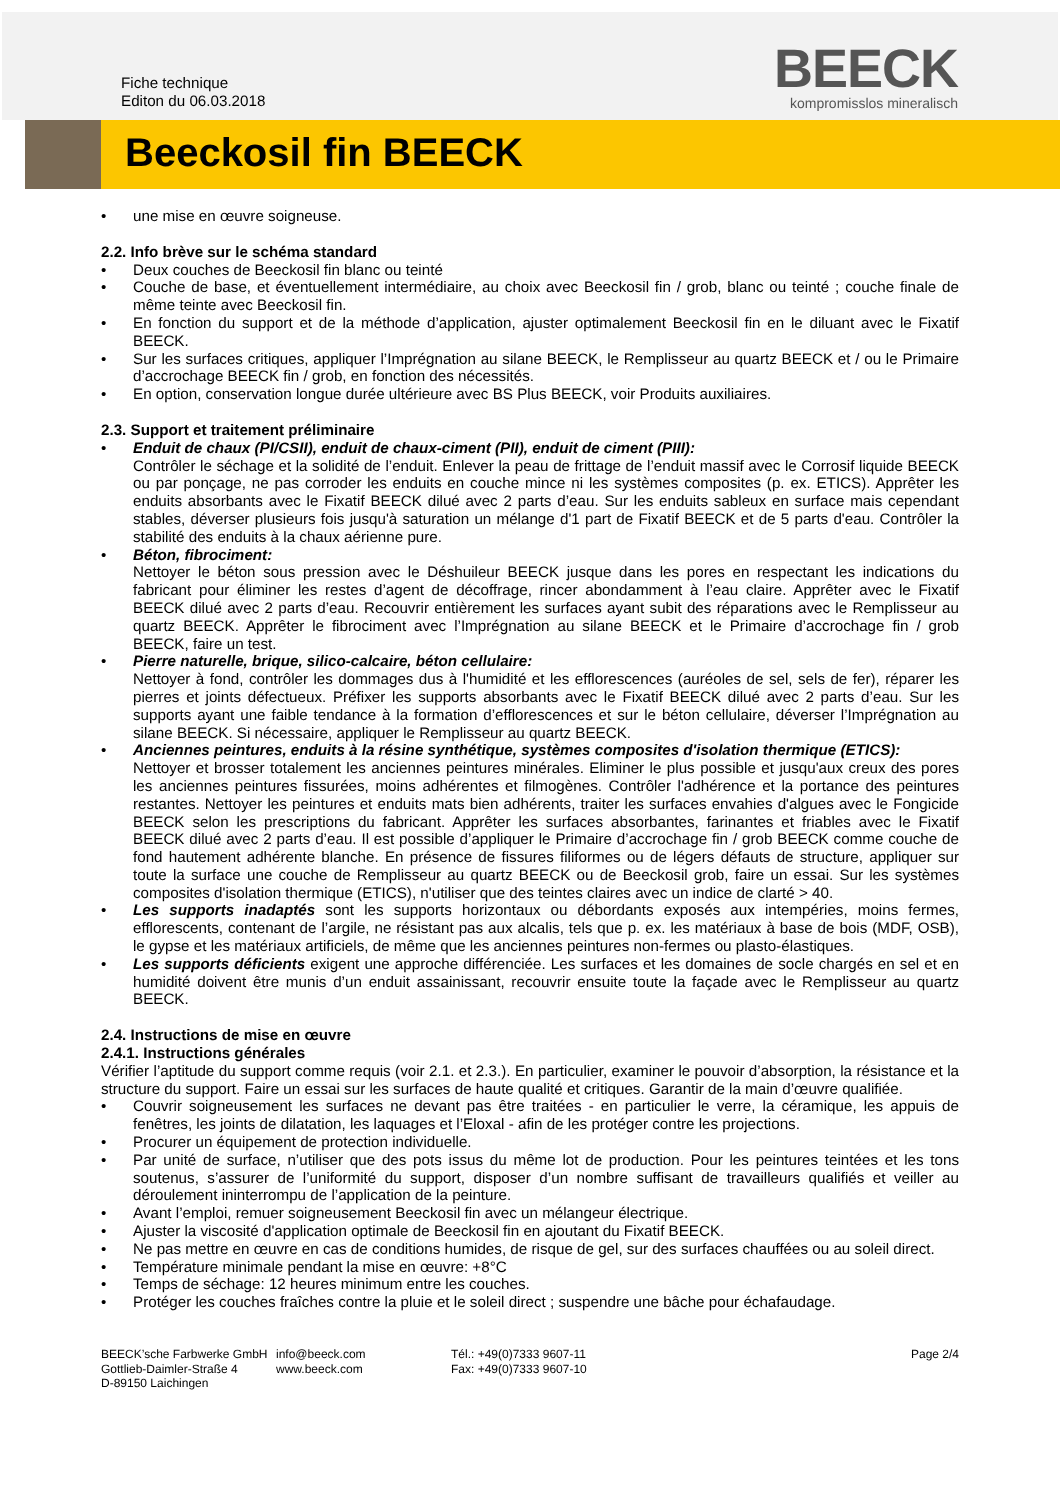Fiche technique
Editon du 06.03.2018
BEECK
kompromisslos mineralisch
Beeckosil fin BEECK
une mise en œuvre soigneuse.
2.2. Info brève sur le schéma standard
Deux couches de Beeckosil fin blanc ou teinté
Couche de base, et éventuellement intermédiaire, au choix avec Beeckosil fin / grob, blanc ou teinté ; couche finale de même teinte avec Beeckosil fin.
En fonction du support et de la méthode d’application, ajuster optimalement Beeckosil fin en le diluant avec le Fixatif BEECK.
Sur les surfaces critiques, appliquer l’Imprégnation au silane BEECK, le Remplisseur au quartz BEECK et / ou le Primaire d’accrochage BEECK fin / grob, en fonction des nécessités.
En option, conservation longue durée ultérieure avec BS Plus BEECK, voir Produits auxiliaires.
2.3. Support et traitement préliminaire
Enduit de chaux (PI/CSII), enduit de chaux-ciment (PII), enduit de ciment (PIII):
Contrôler le séchage et la solidité de l’enduit. Enlever la peau de frittage de l’enduit massif avec le Corrosif liquide BEECK ou par ponçage, ne pas corroder les enduits en couche mince ni les systèmes composites (p. ex. ETICS). Apprêter les enduits absorbants avec le Fixatif BEECK dilué avec 2 parts d’eau. Sur les enduits sableux en surface mais cependant stables, déverser plusieurs fois jusqu'à saturation un mélange d'1 part de Fixatif BEECK et de 5 parts d'eau. Contrôler la stabilité des enduits à la chaux aérienne pure.
Béton, fibrociment:
Nettoyer le béton sous pression avec le Déshuileur BEECK jusque dans les pores en respectant les indications du fabricant pour éliminer les restes d’agent de décoffrage, rincer abondamment à l’eau claire. Apprêter avec le Fixatif BEECK dilué avec 2 parts d’eau. Recouvrir entièrement les surfaces ayant subit des réparations avec le Remplisseur au quartz BEECK. Apprêter le fibrociment avec l’Imprégnation au silane BEECK et le Primaire d’accrochage fin / grob BEECK, faire un test.
Pierre naturelle, brique, silico-calcaire, béton cellulaire:
Nettoyer à fond, contrôler les dommages dus à l'humidité et les efflorescences (auréoles de sel, sels de fer), réparer les pierres et joints défectueux. Préfixer les supports absorbants avec le Fixatif BEECK dilué avec 2 parts d’eau. Sur les supports ayant une faible tendance à la formation d’efflorescences et sur le béton cellulaire, déverser l’Imprégnation au silane BEECK. Si nécessaire, appliquer le Remplisseur au quartz BEECK.
Anciennes peintures, enduits à la résine synthétique, systèmes composites d'isolation thermique (ETICS):
Nettoyer et brosser totalement les anciennes peintures minérales. Eliminer le plus possible et jusqu'aux creux des pores les anciennes peintures fissurées, moins adhérentes et filmogènes. Contrôler l'adhérence et la portance des peintures restantes. Nettoyer les peintures et enduits mats bien adhérents, traiter les surfaces envahies d'algues avec le Fongicide BEECK selon les prescriptions du fabricant. Apprêter les surfaces absorbantes, farinantes et friables avec le Fixatif BEECK dilué avec 2 parts d’eau. Il est possible d’appliquer le Primaire d’accrochage fin / grob BEECK comme couche de fond hautement adhérente blanche. En présence de fissures filiformes ou de légers défauts de structure, appliquer sur toute la surface une couche de Remplisseur au quartz BEECK ou de Beeckosil grob, faire un essai. Sur les systèmes composites d'isolation thermique (ETICS), n'utiliser que des teintes claires avec un indice de clarté > 40.
Les supports inadaptés sont les supports horizontaux ou débordants exposés aux intempéries, moins fermes, efflorescents, contenant de l’argile, ne résistant pas aux alcalis, tels que p. ex. les matériaux à base de bois (MDF, OSB), le gypse et les matériaux artificiels, de même que les anciennes peintures non-fermes ou plasto-élastiques.
Les supports déficients exigent une approche différenciée. Les surfaces et les domaines de socle chargés en sel et en humidité doivent être munis d’un enduit assainissant, recouvrir ensuite toute la façade avec le Remplisseur au quartz BEECK.
2.4. Instructions de mise en œuvre
2.4.1. Instructions générales
Vérifier l’aptitude du support comme requis (voir 2.1. et 2.3.). En particulier, examiner le pouvoir d’absorption, la résistance et la structure du support. Faire un essai sur les surfaces de haute qualité et critiques. Garantir de la main d’œuvre qualifiée.
Couvrir soigneusement les surfaces ne devant pas être traitées - en particulier le verre, la céramique, les appuis de fenêtres, les joints de dilatation, les laquages et l’Eloxal - afin de les protéger contre les projections.
Procurer un équipement de protection individuelle.
Par unité de surface, n’utiliser que des pots issus du même lot de production. Pour les peintures teintées et les tons soutenus, s’assurer de l’uniformité du support, disposer d’un nombre suffisant de travailleurs qualifiés et veiller au déroulement ininterrompu de l’application de la peinture.
Avant l’emploi, remuer soigneusement Beeckosil fin avec un mélangeur électrique.
Ajuster la viscosité d'application optimale de Beeckosil fin en ajoutant du Fixatif BEECK.
Ne pas mettre en œuvre en cas de conditions humides, de risque de gel, sur des surfaces chauffées ou au soleil direct.
Température minimale pendant la mise en œuvre: +8°C
Temps de séchage: 12 heures minimum entre les couches.
Protéger les couches fraîches contre la pluie et le soleil direct ; suspendre une bâche pour échafaudage.
BEECK’sche Farbwerke GmbH
Gottlieb-Daimler-Straße 4
D-89150 Laichingen
info@beeck.com
www.beeck.com
Tél.: +49(0)7333 9607-11
Fax: +49(0)7333 9607-10
Page 2/4